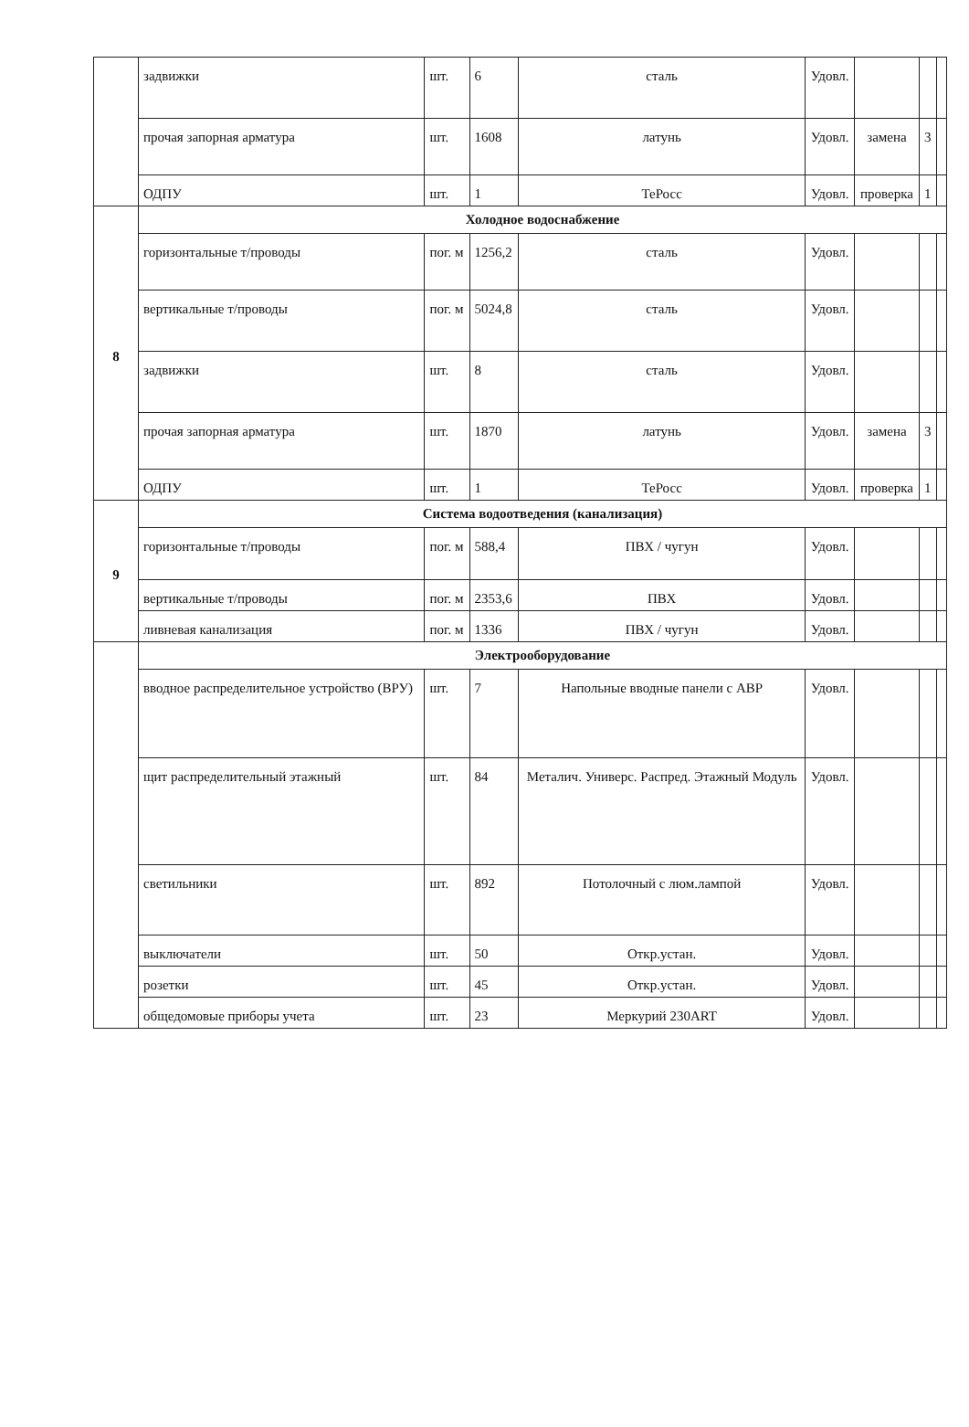| | задвижки | шт. | 6 | сталь | Удовл. | | | |
| | прочая запорная арматура | шт. | 1608 | латунь | Удовл. | замена | 3 | |
| | ОДПУ | шт. | 1 | ТеРосс | Удовл. | проверка | 1 | |
| 8 | Холодное водоснабжение | | | | | | | |
| | горизонтальные т/проводы | пог. м | 1256,2 | сталь | Удовл. | | | |
| | вертикальные т/проводы | пог. м | 5024,8 | сталь | Удовл. | | | |
| | задвижки | шт. | 8 | сталь | Удовл. | | | |
| | прочая запорная арматура | шт. | 1870 | латунь | Удовл. | замена | 3 | |
| | ОДПУ | шт. | 1 | ТеРосс | Удовл. | проверка | 1 | |
| 9 | Система водоотведения (канализация) | | | | | | | |
| | горизонтальные т/проводы | пог. м | 588,4 | ПВХ / чугун | Удовл. | | | |
| | вертикальные т/проводы | пог. м | 2353,6 | ПВХ | Удовл. | | | |
| | ливневая канализация | пог. м | 1336 | ПВХ / чугун | Удовл. | | | |
| | Электрооборудование | | | | | | | |
| | вводное распределительное устройство (ВРУ) | шт. | 7 | Напольные вводные панели с АВР | Удовл. | | | |
| | щит распределительный этажный | шт. | 84 | Металич. Универс. Распред. Этажный Модуль | Удовл. | | | |
| | светильники | шт. | 892 | Потолочный с люм.лампой | Удовл. | | | |
| | выключатели | шт. | 50 | Откр.устан. | Удовл. | | | |
| | розетки | шт. | 45 | Откр.устан. | Удовл. | | | |
| | общедомовые приборы учета | шт. | 23 | Меркурий 230ART | Удовл. | | | |